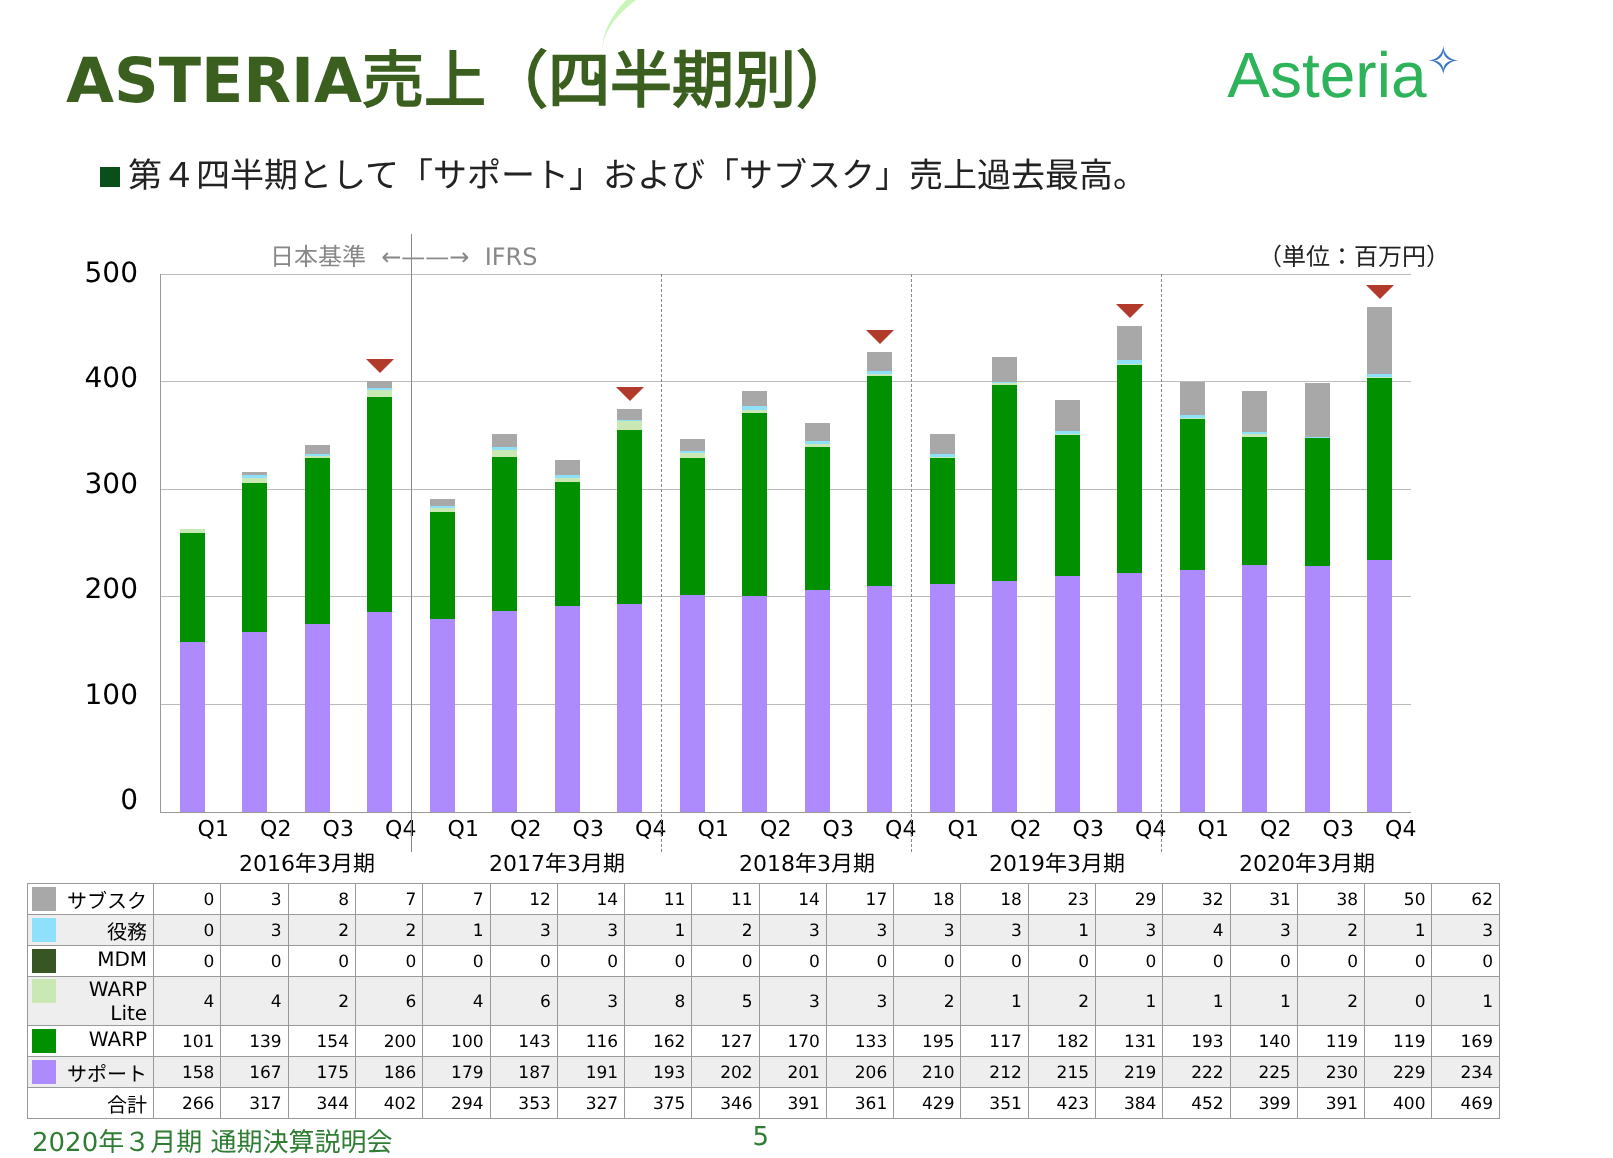ASTERIA売上（四半期別） Asteria<sup>✧</sup>
第４四半期として「サポート」および「サブスク」売上過去最高。
日本基準 ←——→ IFRS （単位：百万円）
500
400
300
200
100
0
Q1 Q2 Q3 Q4 Q1 Q2 Q3 Q4 Q1 Q2 Q3 Q4 Q1 Q2 Q3 Q4 Q1 Q2 Q3 Q4
2016年3月期 2017年3月期 2018年3月期 2019年3月期 2020年3月期
| サブスク | 0 | 3 | 8 | 7 | 7 | 12 | 14 | 11 | 11 | 14 | 17 | 18 | 18 | 23 | 29 | 32 | 31 | 38 | 50 | 62 |
| 役務 | 0 | 3 | 2 | 2 | 1 | 3 | 3 | 1 | 2 | 3 | 3 | 3 | 3 | 1 | 3 | 4 | 3 | 2 | 1 | 3 |
| MDM | 0 | 0 | 0 | 0 | 0 | 0 | 0 | 0 | 0 | 0 | 0 | 0 | 0 | 0 | 0 | 0 | 0 | 0 | 0 | 0 |
| WARP Lite | 4 | 4 | 2 | 6 | 4 | 6 | 3 | 8 | 5 | 3 | 3 | 2 | 1 | 2 | 1 | 1 | 1 | 2 | 0 | 1 |
| WARP | 101 | 139 | 154 | 200 | 100 | 143 | 116 | 162 | 127 | 170 | 133 | 195 | 117 | 182 | 131 | 193 | 140 | 119 | 119 | 169 |
| サポート | 158 | 167 | 175 | 186 | 179 | 187 | 191 | 193 | 202 | 201 | 206 | 210 | 212 | 215 | 219 | 222 | 225 | 230 | 229 | 234 |
| 合計 | 266 | 317 | 344 | 402 | 294 | 353 | 327 | 375 | 346 | 391 | 361 | 429 | 351 | 423 | 384 | 452 | 399 | 391 | 400 | 469 |
2020年３月期 通期決算説明会 5